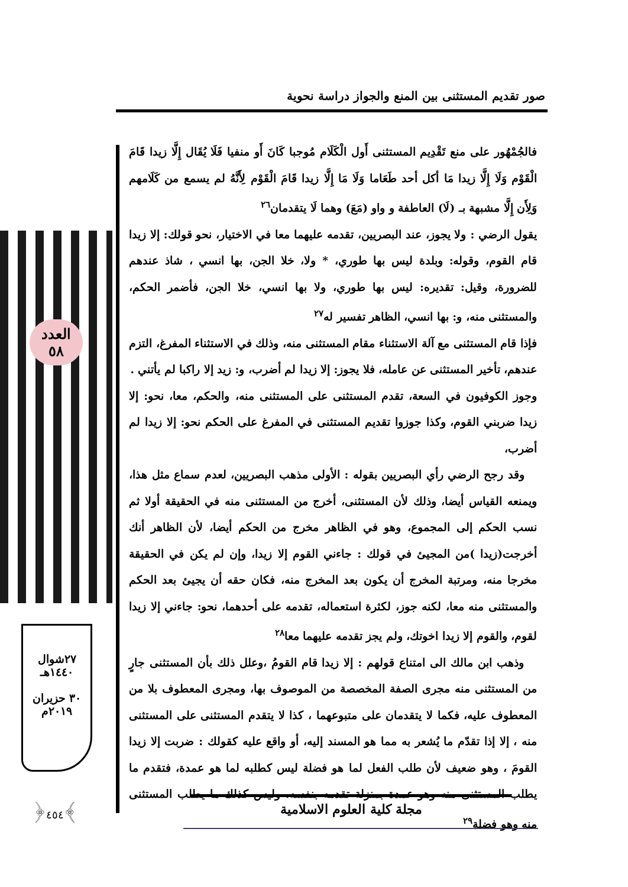صور تقديم المستثنى بين المنع والجواز دراسة نحوية
فالجُمْهُور على منع تَقْدِيم المستثنى أَول الْكَلَام مُوجبا كَانَ أَو منفيا فَلَا يُقَال إِلَّا زيدا قَامَ الْقَوْم وَلَا إِلَّا زيدا مَا أكل أحد طَعَاما وَلَا مَا إِلَّا زيدا قَامَ الْقَوْم لِأَنَّهُ لم يسمع من كَلَامهم وَلِأَن إِلَّا مشبهة بـ (لَا) العاطفة و واو (مَعَ) وهما لَا يتقدمان<sup>٢٦</sup>
يقول الرضي : ولا يجوز، عند البصريين، تقدمه عليهما معا في الاختيار، نحو قولك: إلا زيدا قام القوم، وقوله: وبلدة ليس بها طوري، * ولا، خلا الجن، بها انسي ، شاذ عندهم للضرورة، وقيل: تقديره: ليس بها طوري، ولا بها انسي، خلا الجن، فأضمر الحكم، والمستثنى منه، و: بها انسي، الظاهر تفسير له<sup>٢٧</sup>
فإذا قام المستثنى مع آلة الاستثناء مقام المستثنى منه، وذلك في الاستثناء المفرغ، التزم عندهم، تأخير المستثنى عن عامله، فلا يجوز: إلا زيدا لم أضرب، و: زيد إلا راكبا لم يأتني .
وجوز الكوفيون في السعة، تقدم المستثنى على المستثنى منه، والحكم، معا، نحو: إلا زيدا ضربني القوم، وكذا جوزوا تقديم المستثنى في المفرغ على الحكم نحو: إلا زيدا لم أضرب،
وقد رجح الرضي رأي البصريين بقوله : الأولى مذهب البصريين، لعدم سماع مثل هذا، ويمنعه القياس أيضا، وذلك لأن المستثنى، أخرج من المستثنى منه في الحقيقة أولا ثم نسب الحكم إلى المجموع، وهو في الظاهر مخرج من الحكم أيضا، لأن الظاهر أنك أخرجت(زيدا )من المجيئ في قولك : جاءني القوم إلا زيدا، وإن لم يكن في الحقيقة مخرجا منه، ومرتبة المخرج أن يكون بعد المخرج منه، فكان حقه أن يجيئ بعد الحكم والمستثنى منه معا، لكنه جوز، لكثرة استعماله، تقدمه على أحدهما، نحو: جاءني إلا زيدا لقوم، والقوم إلا زيدا اخوتك، ولم يجز تقدمه عليهما معا<sup>٢٨</sup>
وذهب ابن مالك الى امتناع قولهم : إلا زيدا قام القومُ ،وعلل ذلك بأن المستثنى جارٍ من المستثنى منه مجرى الصفة المخصصة من الموصوف بها، ومجرى المعطوف بلا من المعطوف عليه، فكما لا يتقدمان على متبوعهما ، كذا لا يتقدم المستثنى على المستثنى منه ، إلا إذا تقدّم ما يُشعر به مما هو المسند إليه، أو واقع عليه كقولك : ضربت إلا زيدا القومَ ، وهو ضعيف لأن طلب الفعل لما هو فضلة ليس كطلبه لما هو عمدة، فتقدم ما يطلب المستثنى منه وهو عمدة بمنزلة تقدمه بنفسه، وليس كذلك ما يطلب المستثنى منه وهو فضلة<sup>٢٩</sup>
العدد
٥٨
٢٧شوال
١٤٤٠هـ
٣٠ حزيران
٢٠١٩م
﴿٤٥٤﴾ مجلة كلية العلوم الاسلامية